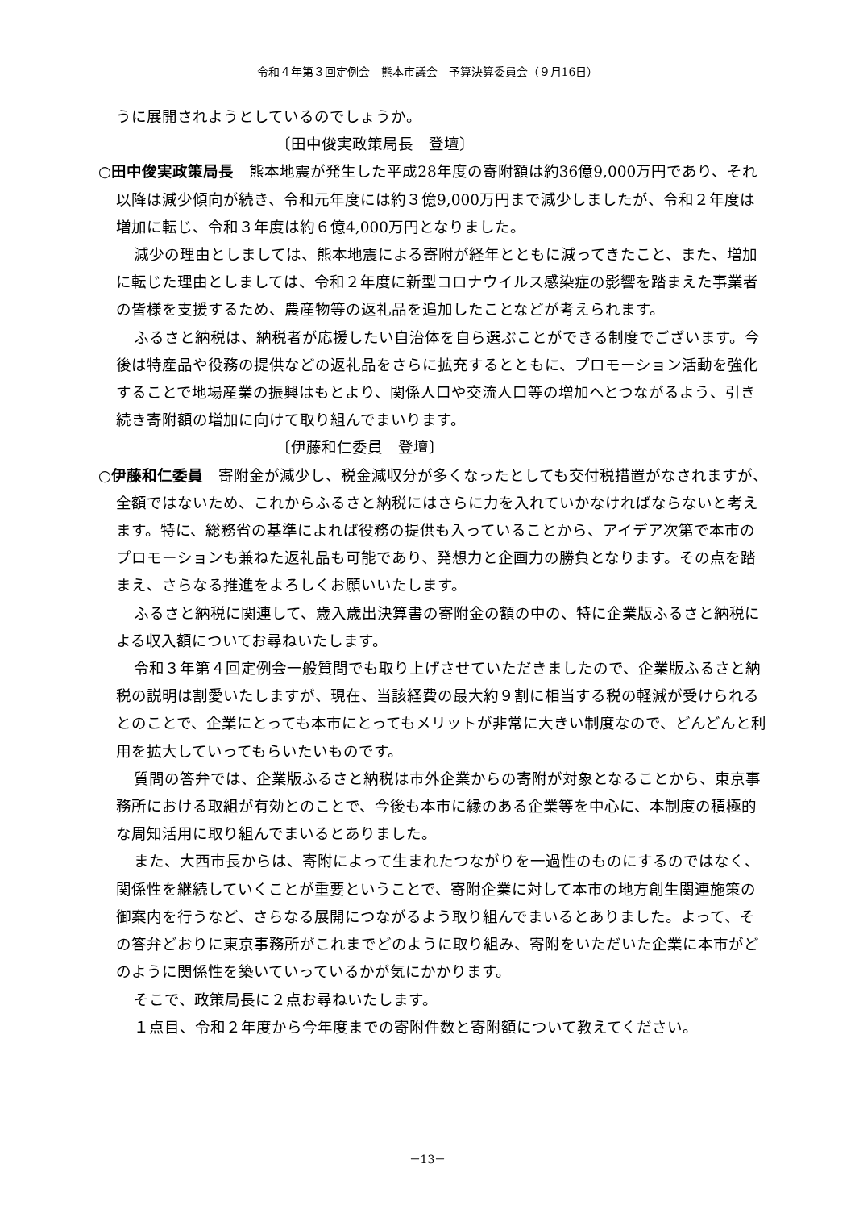令和４年第３回定例会　熊本市議会　予算決算委員会（９月16日）
うに展開されようとしているのでしょうか。
〔田中俊実政策局長　登壇〕
○田中俊実政策局長　熊本地震が発生した平成28年度の寄附額は約36億9,000万円であり、それ以降は減少傾向が続き、令和元年度には約３億9,000万円まで減少しましたが、令和２年度は増加に転じ、令和３年度は約６億4,000万円となりました。
減少の理由としましては、熊本地震による寄附が経年とともに減ってきたこと、また、増加に転じた理由としましては、令和２年度に新型コロナウイルス感染症の影響を踏まえた事業者の皆様を支援するため、農産物等の返礼品を追加したことなどが考えられます。
ふるさと納税は、納税者が応援したい自治体を自ら選ぶことができる制度でございます。今後は特産品や役務の提供などの返礼品をさらに拡充するとともに、プロモーション活動を強化することで地場産業の振興はもとより、関係人口や交流人口等の増加へとつながるよう、引き続き寄附額の増加に向けて取り組んでまいります。
〔伊藤和仁委員　登壇〕
○伊藤和仁委員　寄附金が減少し、税金減収分が多くなったとしても交付税措置がなされますが、全額ではないため、これからふるさと納税にはさらに力を入れていかなければならないと考えます。特に、総務省の基準によれば役務の提供も入っていることから、アイデア次第で本市のプロモーションも兼ねた返礼品も可能であり、発想力と企画力の勝負となります。その点を踏まえ、さらなる推進をよろしくお願いいたします。
ふるさと納税に関連して、歳入歳出決算書の寄附金の額の中の、特に企業版ふるさと納税による収入額についてお尋ねいたします。
令和３年第４回定例会一般質問でも取り上げさせていただきましたので、企業版ふるさと納税の説明は割愛いたしますが、現在、当該経費の最大約９割に相当する税の軽減が受けられるとのことで、企業にとっても本市にとってもメリットが非常に大きい制度なので、どんどんと利用を拡大していってもらいたいものです。
質問の答弁では、企業版ふるさと納税は市外企業からの寄附が対象となることから、東京事務所における取組が有効とのことで、今後も本市に縁のある企業等を中心に、本制度の積極的な周知活用に取り組んでまいるとありました。
また、大西市長からは、寄附によって生まれたつながりを一過性のものにするのではなく、関係性を継続していくことが重要ということで、寄附企業に対して本市の地方創生関連施策の御案内を行うなど、さらなる展開につながるよう取り組んでまいるとありました。よって、その答弁どおりに東京事務所がこれまでどのように取り組み、寄附をいただいた企業に本市がどのように関係性を築いていっているかが気にかかります。
そこで、政策局長に２点お尋ねいたします。
１点目、令和２年度から今年度までの寄附件数と寄附額について教えてください。
－13－